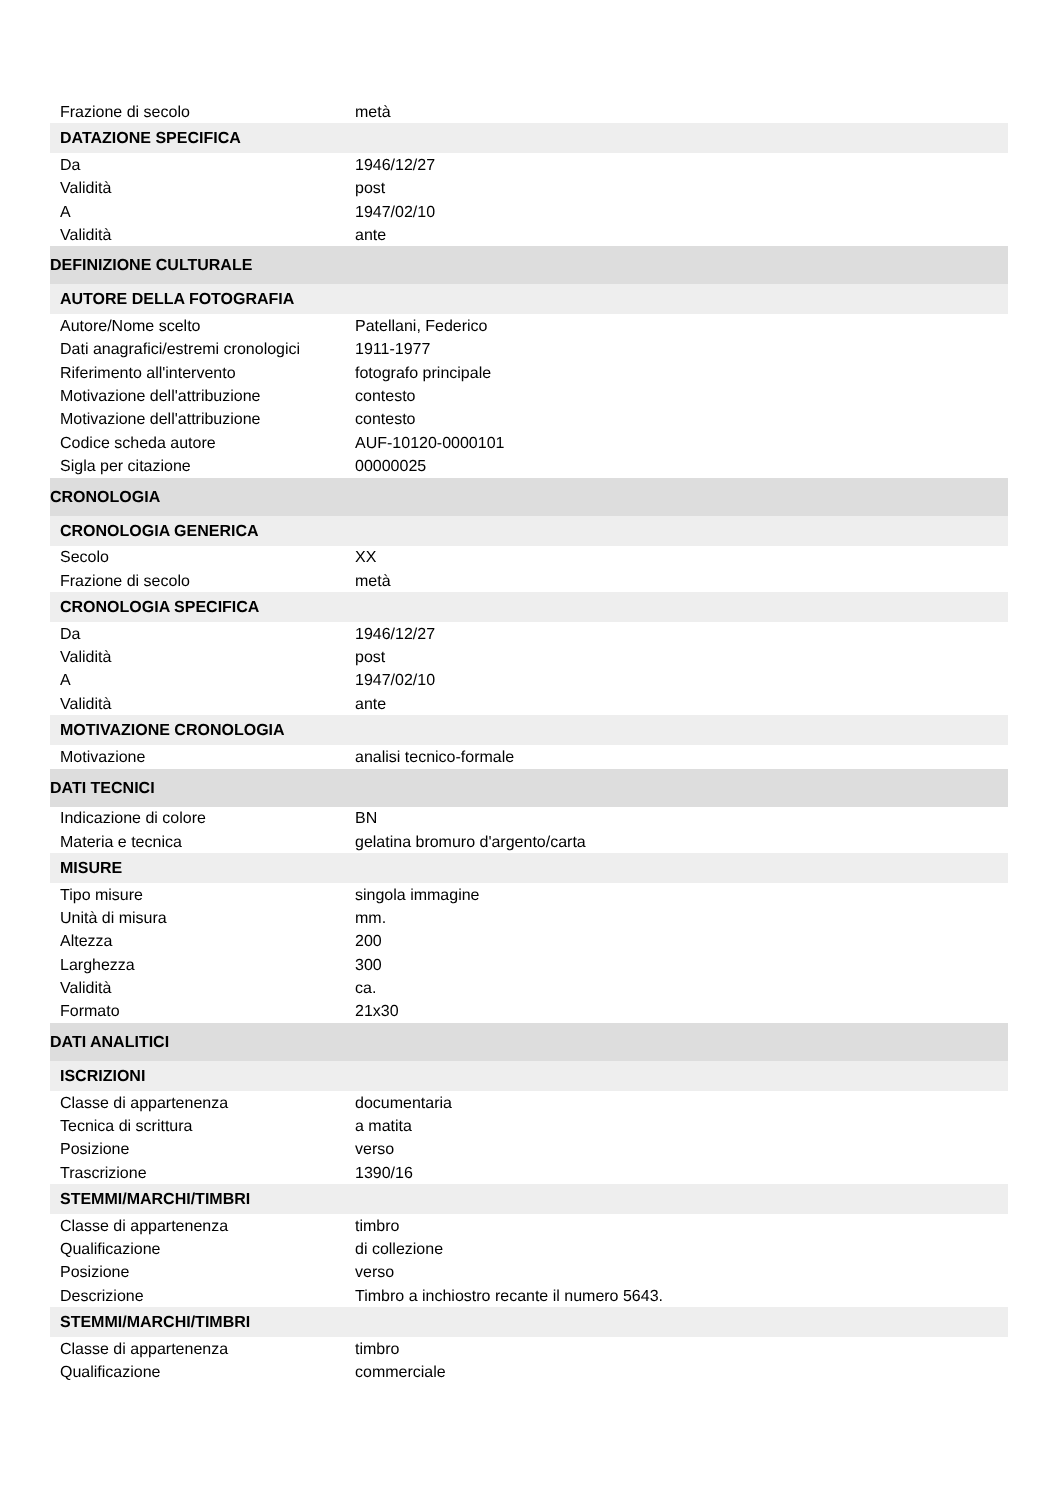| Frazione di secolo | metà |
| DATAZIONE SPECIFICA | |
| Da | 1946/12/27 |
| Validità | post |
| A | 1947/02/10 |
| Validità | ante |
| DEFINIZIONE CULTURALE | |
| AUTORE DELLA FOTOGRAFIA | |
| Autore/Nome scelto | Patellani, Federico |
| Dati anagrafici/estremi cronologici | 1911-1977 |
| Riferimento all'intervento | fotografo principale |
| Motivazione dell'attribuzione | contesto |
| Motivazione dell'attribuzione | contesto |
| Codice scheda autore | AUF-10120-0000101 |
| Sigla per citazione | 00000025 |
| CRONOLOGIA | |
| CRONOLOGIA GENERICA | |
| Secolo | XX |
| Frazione di secolo | metà |
| CRONOLOGIA SPECIFICA | |
| Da | 1946/12/27 |
| Validità | post |
| A | 1947/02/10 |
| Validità | ante |
| MOTIVAZIONE CRONOLOGIA | |
| Motivazione | analisi tecnico-formale |
| DATI TECNICI | |
| Indicazione di colore | BN |
| Materia e tecnica | gelatina bromuro d'argento/carta |
| MISURE | |
| Tipo misure | singola immagine |
| Unità di misura | mm. |
| Altezza | 200 |
| Larghezza | 300 |
| Validità | ca. |
| Formato | 21x30 |
| DATI ANALITICI | |
| ISCRIZIONI | |
| Classe di appartenenza | documentaria |
| Tecnica di scrittura | a matita |
| Posizione | verso |
| Trascrizione | 1390/16 |
| STEMMI/MARCHI/TIMBRI | |
| Classe di appartenenza | timbro |
| Qualificazione | di collezione |
| Posizione | verso |
| Descrizione | Timbro a inchiostro recante il numero 5643. |
| STEMMI/MARCHI/TIMBRI | |
| Classe di appartenenza | timbro |
| Qualificazione | commerciale |